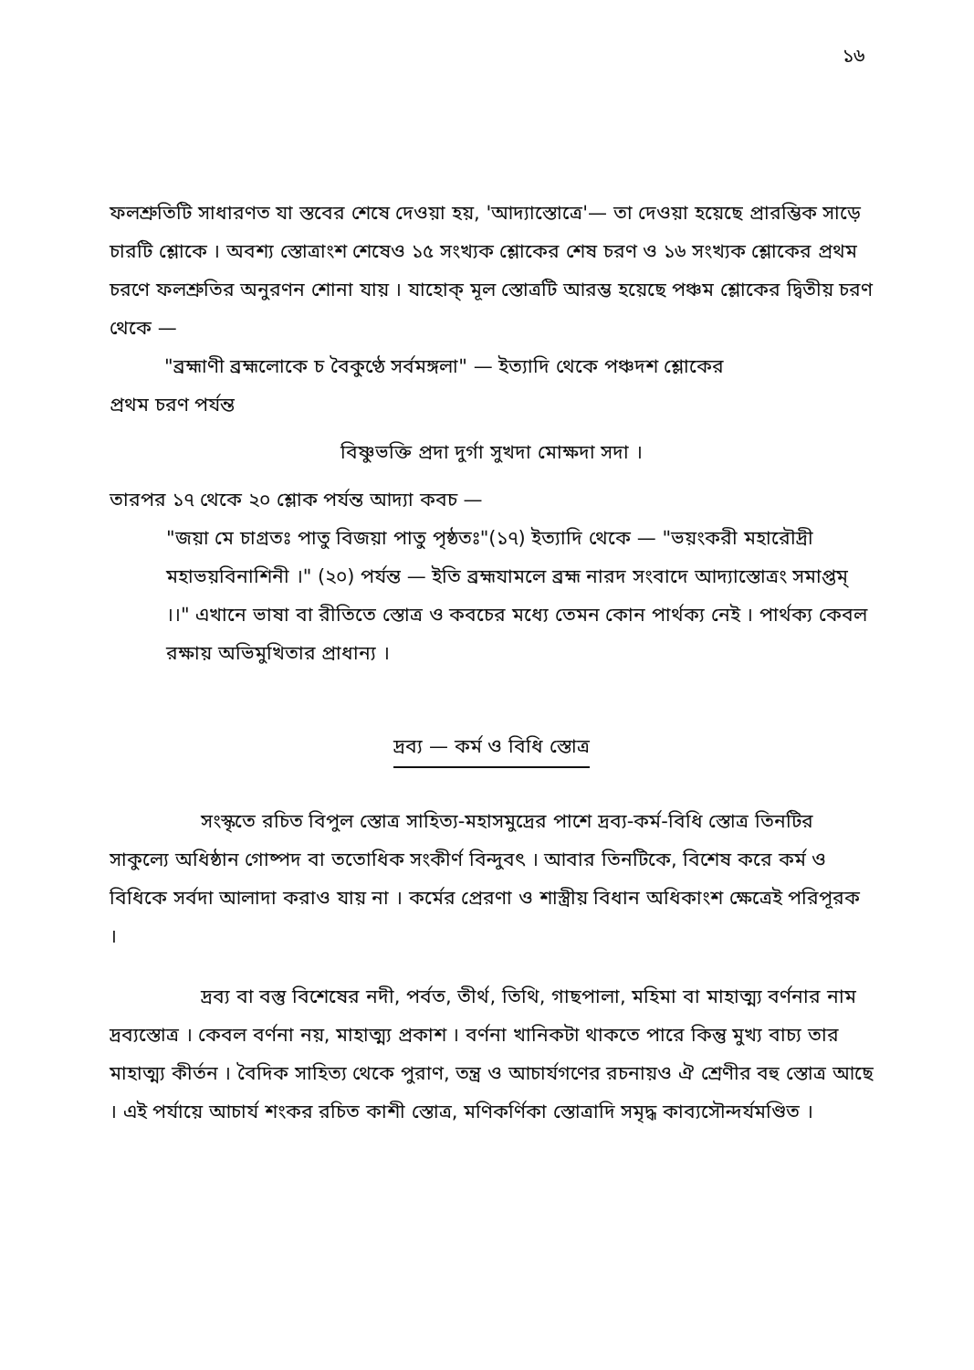১৬
ফলশ্রুতিটি সাধারণত যা স্তবের শেষে দেওয়া হয়, 'আদ্যাস্তোত্রে'— তা দেওয়া হয়েছে প্রারম্ভিক সাড়ে চারটি শ্লোকে । অবশ্য স্তোত্রাংশ শেষেও ১৫ সংখ্যক শ্লোকের শেষ চরণ ও ১৬ সংখ্যক শ্লোকের প্রথম চরণে ফলশ্রুতির অনুরণন শোনা যায় । যাহোক্ মূল স্তোত্রটি আরম্ভ হয়েছে পঞ্চম শ্লোকের দ্বিতীয় চরণ থেকে —
"ব্রহ্মাণী ব্রহ্মলোকে চ বৈকুণ্ঠে সর্বমঙ্গলা" — ইত্যাদি থেকে পঞ্চদশ শ্লোকের
প্রথম চরণ পর্যন্ত
বিষ্ণুভক্তি প্রদা দুর্গা সুখদা মোক্ষদা সদা ।
তারপর ১৭ থেকে ২০ শ্লোক পর্যন্ত আদ্যা কবচ —
"জয়া মে চাগ্রতঃ পাতু বিজয়া পাতু পৃষ্ঠতঃ"(১৭) ইত্যাদি থেকে — "ভয়ংকরী মহারৌদ্রী মহাভয়বিনাশিনী ।" (২০) পর্যন্ত — ইতি ব্রহ্মযামলে ব্রহ্ম নারদ সংবাদে আদ্যাস্তোত্রং সমাপ্তম্ ।।" এখানে ভাষা বা রীতিতে স্তোত্র ও কবচের মধ্যে তেমন কোন পার্থক্য নেই । পার্থক্য কেবল রক্ষায় অভিমুখিতার প্রাধান্য ।
দ্রব্য — কর্ম ও বিধি স্তোত্র
সংস্কৃতে রচিত বিপুল স্তোত্র সাহিত্য-মহাসমুদ্রের পাশে দ্রব্য-কর্ম-বিধি স্তোত্র তিনটির সাকুল্যে অধিষ্ঠান গোষ্পদ বা ততোধিক সংকীর্ণ বিন্দুবৎ । আবার তিনটিকে, বিশেষ করে কর্ম ও বিধিকে সর্বদা আলাদা করাও যায় না । কর্মের প্রেরণা ও শাস্ত্রীয় বিধান অধিকাংশ ক্ষেত্রেই পরিপূরক ।
দ্রব্য বা বস্তু বিশেষের নদী, পর্বত, তীর্থ, তিথি, গাছপালা, মহিমা বা মাহাত্ম্য বর্ণনার নাম দ্রব্যস্তোত্র । কেবল বর্ণনা নয়, মাহাত্ম্য প্রকাশ । বর্ণনা খানিকটা থাকতে পারে কিন্তু মুখ্য বাচ্য তার মাহাত্ম্য কীর্তন । বৈদিক সাহিত্য থেকে পুরাণ, তন্ত্র ও আচার্যগণের রচনায়ও ঐ শ্রেণীর বহু স্তোত্র আছে । এই পর্যায়ে আচার্য শংকর রচিত কাশী স্তোত্র, মণিকর্ণিকা স্তোত্রাদি সমৃদ্ধ কাব্যসৌন্দর্যমণ্ডিত ।